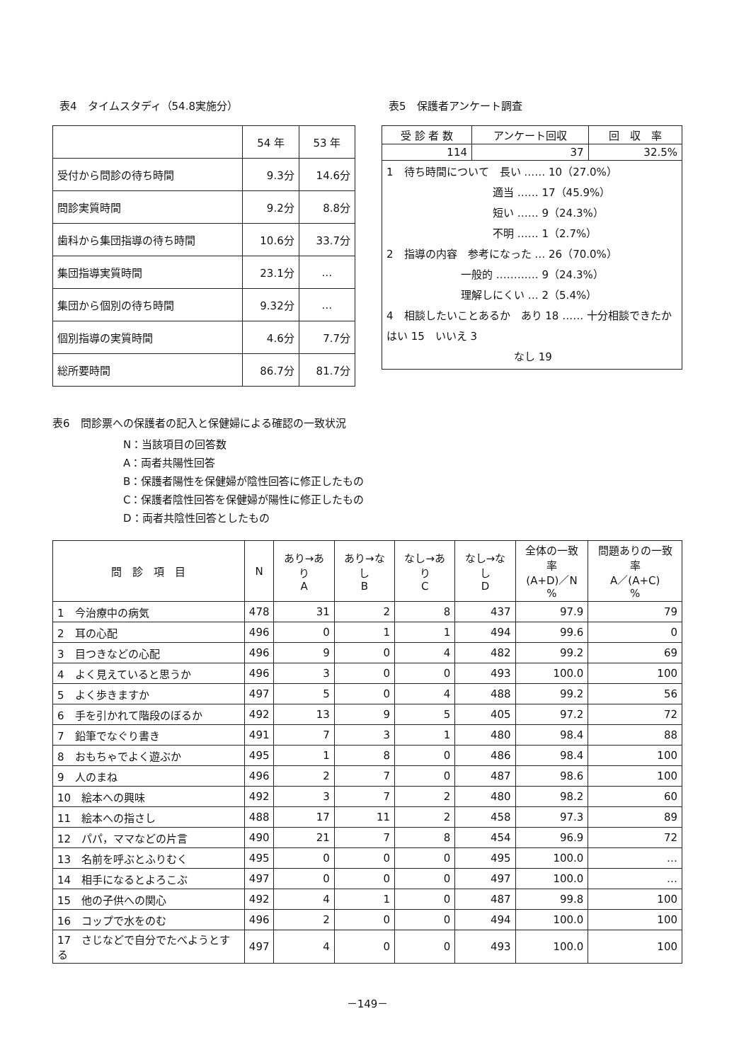表4　タイムスタディ（54.8実施分）
| | 54 年 | 53 年 |
| --- | --- | --- |
| 受付から問診の待ち時間 | 9.3分 | 14.6分 |
| 問診実質時間 | 9.2分 | 8.8分 |
| 歯科から集団指導の待ち時間 | 10.6分 | 33.7分 |
| 集団指導実質時間 | 23.1分 | … |
| 集団から個別の待ち時間 | 9.32分 | … |
| 個別指導の実質時間 | 4.6分 | 7.7分 |
| 総所要時間 | 86.7分 | 81.7分 |
表5　保護者アンケート調査
| 受 診 者 数 | アンケート回収 | 回 収 率 |
| --- | --- | --- |
| 114 | 37 | 32.5% |
| 1 待ち時間について 長い …… 10（27.0%） 適当 …… 17（45.9%） 短い …… 9（24.3%） 不明 …… 1（2.7%） 2 指導の内容 参考になった … 26（70.0%） 一般的 ………… 9（24.3%） 理解しにくい … 2（5.4%） 4 相談したいことあるか あり 18 …… 十分相談できたか はい 15 いいえ 3 なし 19 | | |
表6　問診票への保護者の記入と保健婦による確認の一致状況
N：当該項目の回答数
A：両者共陽性回答
B：保護者陽性を保健婦が陰性回答に修正したもの
C：保護者陰性回答を保健婦が陽性に修正したもの
D：両者共陰性回答としたもの
| 問 診 項 目 | N | あり→あり A | あり→なし B | なし→あり C | なし→なし D | 全体の一致率 (A+D)／N % | 問題ありの一致率 A／(A+C) % |
| --- | --- | --- | --- | --- | --- | --- | --- |
| 1 今治療中の病気 | 478 | 31 | 2 | 8 | 437 | 97.9 | 79 |
| 2 耳の心配 | 496 | 0 | 1 | 1 | 494 | 99.6 | 0 |
| 3 目つきなどの心配 | 496 | 9 | 0 | 4 | 482 | 99.2 | 69 |
| 4 よく見えていると思うか | 496 | 3 | 0 | 0 | 493 | 100.0 | 100 |
| 5 よく歩きますか | 497 | 5 | 0 | 4 | 488 | 99.2 | 56 |
| 6 手を引かれて階段のぼるか | 492 | 13 | 9 | 5 | 405 | 97.2 | 72 |
| 7 鉛筆でなぐり書き | 491 | 7 | 3 | 1 | 480 | 98.4 | 88 |
| 8 おもちゃでよく遊ぶか | 495 | 1 | 8 | 0 | 486 | 98.4 | 100 |
| 9 人のまね | 496 | 2 | 7 | 0 | 487 | 98.6 | 100 |
| 10 絵本への興味 | 492 | 3 | 7 | 2 | 480 | 98.2 | 60 |
| 11 絵本への指さし | 488 | 17 | 11 | 2 | 458 | 97.3 | 89 |
| 12 パパ，ママなどの片言 | 490 | 21 | 7 | 8 | 454 | 96.9 | 72 |
| 13 名前を呼ぶとふりむく | 495 | 0 | 0 | 0 | 495 | 100.0 | … |
| 14 相手になるとよろこぶ | 497 | 0 | 0 | 0 | 497 | 100.0 | … |
| 15 他の子供への関心 | 492 | 4 | 1 | 0 | 487 | 99.8 | 100 |
| 16 コップで水をのむ | 496 | 2 | 0 | 0 | 494 | 100.0 | 100 |
| 17 さじなどで自分でたべようとする | 497 | 4 | 0 | 0 | 493 | 100.0 | 100 |
－149－